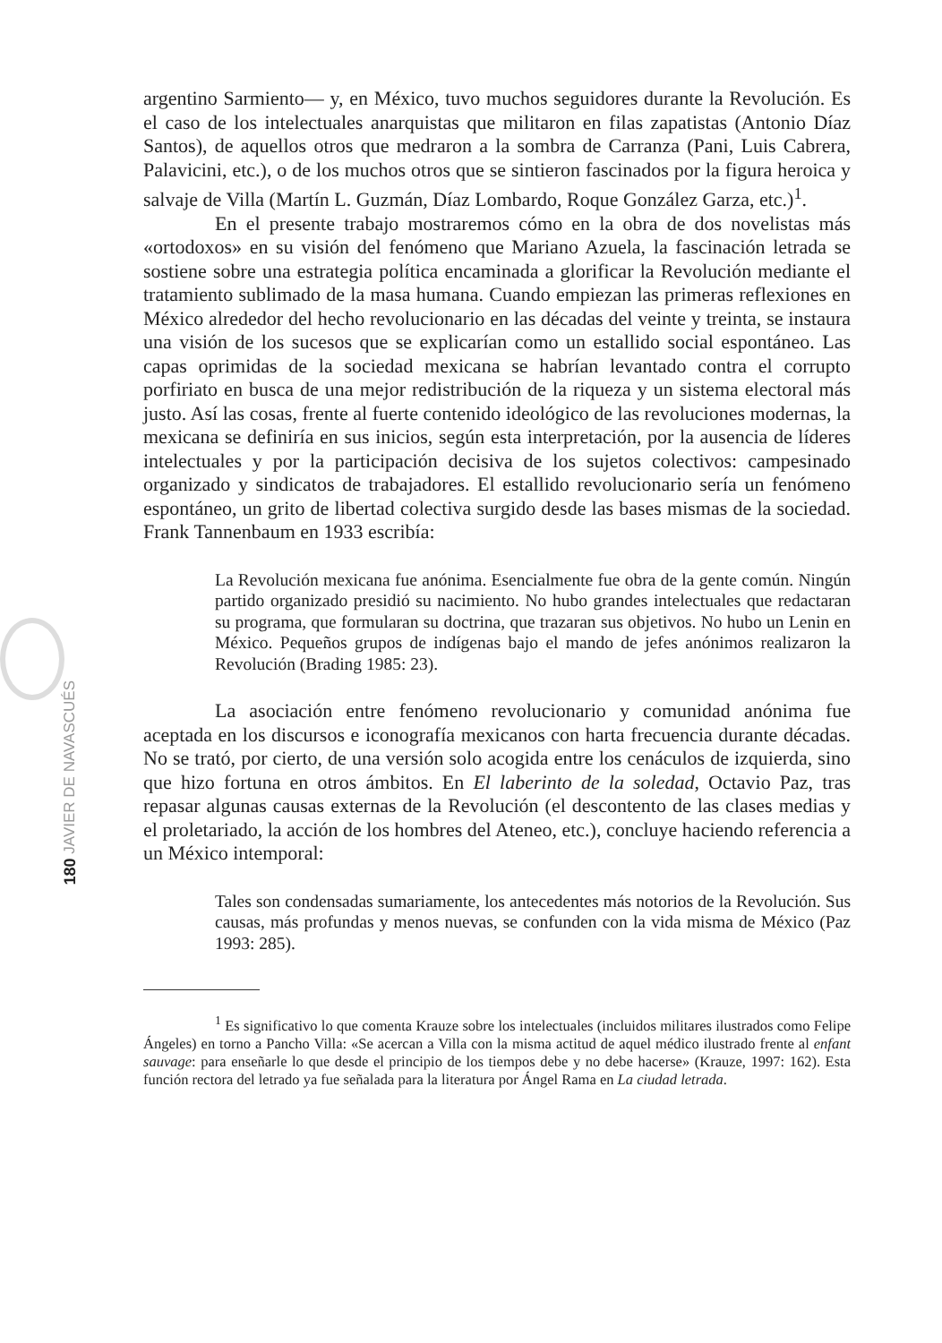180 JAVIER DE NAVASCUÉS
argentino Sarmiento— y, en México, tuvo muchos seguidores durante la Revolución. Es el caso de los intelectuales anarquistas que militaron en filas zapatistas (Antonio Díaz Santos), de aquellos otros que medraron a la sombra de Carranza (Pani, Luis Cabrera, Palavicini, etc.), o de los muchos otros que se sintieron fascinados por la figura heroica y salvaje de Villa (Martín L. Guzmán, Díaz Lombardo, Roque González Garza, etc.)<sup>1</sup>.
En el presente trabajo mostraremos cómo en la obra de dos novelistas más «ortodoxos» en su visión del fenómeno que Mariano Azuela, la fascinación letrada se sostiene sobre una estrategia política encaminada a glorificar la Revolución mediante el tratamiento sublimado de la masa humana. Cuando empiezan las primeras reflexiones en México alrededor del hecho revolucionario en las décadas del veinte y treinta, se instaura una visión de los sucesos que se explicarían como un estallido social espontáneo. Las capas oprimidas de la sociedad mexicana se habrían levantado contra el corrupto porfiriato en busca de una mejor redistribución de la riqueza y un sistema electoral más justo. Así las cosas, frente al fuerte contenido ideológico de las revoluciones modernas, la mexicana se definiría en sus inicios, según esta interpretación, por la ausencia de líderes intelectuales y por la participación decisiva de los sujetos colectivos: campesinado organizado y sindicatos de trabajadores. El estallido revolucionario sería un fenómeno espontáneo, un grito de libertad colectiva surgido desde las bases mismas de la sociedad. Frank Tannenbaum en 1933 escribía:
La Revolución mexicana fue anónima. Esencialmente fue obra de la gente común. Ningún partido organizado presidió su nacimiento. No hubo grandes intelectuales que redactaran su programa, que formularan su doctrina, que trazaran sus objetivos. No hubo un Lenin en México. Pequeños grupos de indígenas bajo el mando de jefes anónimos realizaron la Revolución (Brading 1985: 23).
La asociación entre fenómeno revolucionario y comunidad anónima fue aceptada en los discursos e iconografía mexicanos con harta frecuencia durante décadas. No se trató, por cierto, de una versión solo acogida entre los cenáculos de izquierda, sino que hizo fortuna en otros ámbitos. En El laberinto de la soledad, Octavio Paz, tras repasar algunas causas externas de la Revolución (el descontento de las clases medias y el proletariado, la acción de los hombres del Ateneo, etc.), concluye haciendo referencia a un México intemporal:
Tales son condensadas sumariamente, los antecedentes más notorios de la Revolución. Sus causas, más profundas y menos nuevas, se confunden con la vida misma de México (Paz 1993: 285).
<sup>1</sup> Es significativo lo que comenta Krauze sobre los intelectuales (incluidos militares ilustrados como Felipe Ángeles) en torno a Pancho Villa: «Se acercan a Villa con la misma actitud de aquel médico ilustrado frente al enfant sauvage: para enseñarle lo que desde el principio de los tiempos debe y no debe hacerse» (Krauze, 1997: 162). Esta función rectora del letrado ya fue señalada para la literatura por Ángel Rama en La ciudad letrada.